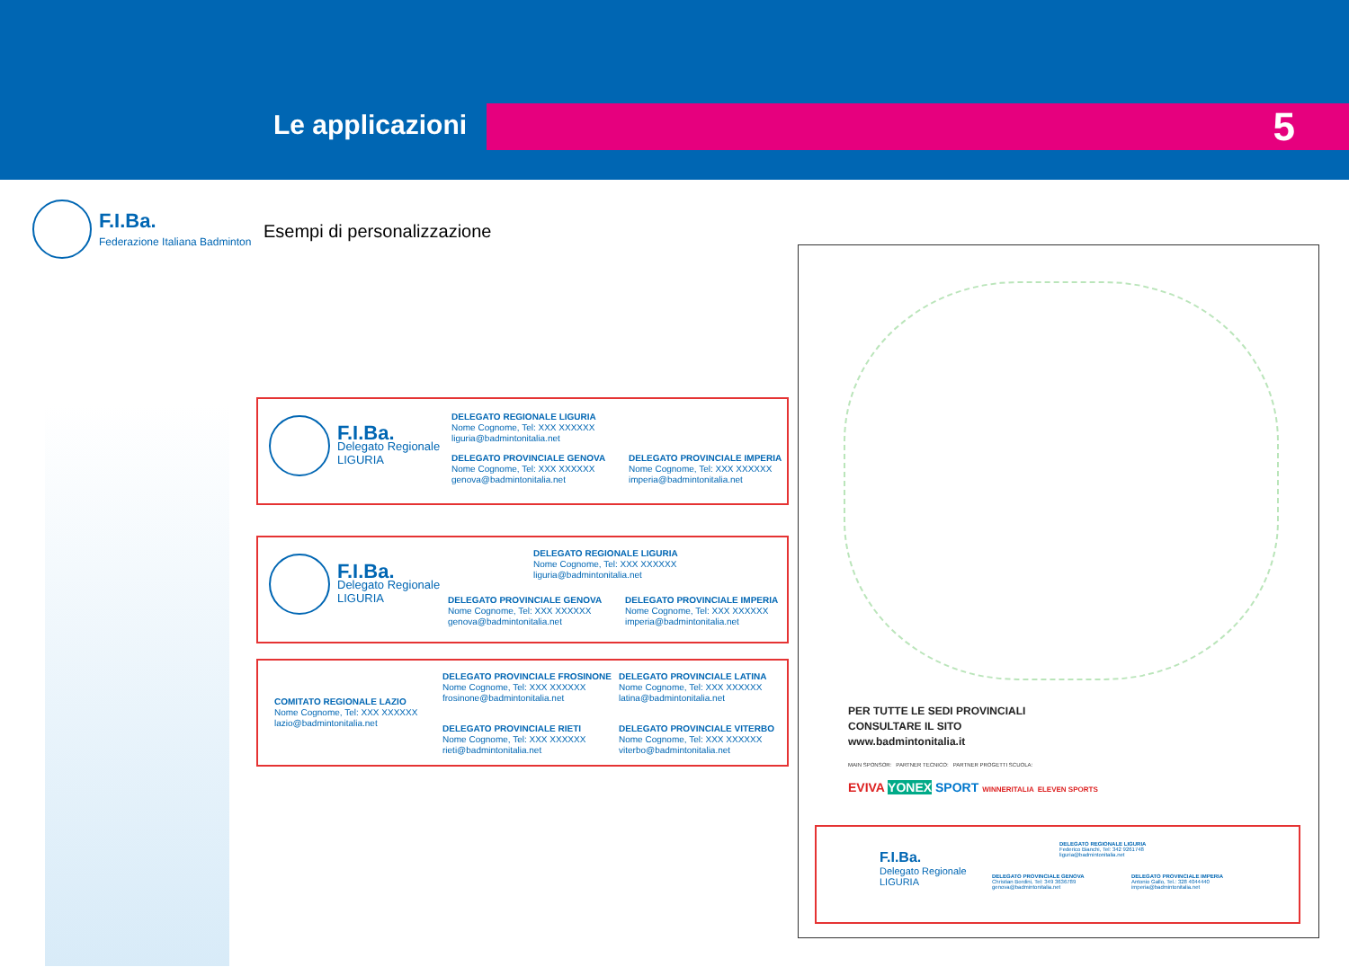Le applicazioni 5
F.I.Ba.
Federazione Italiana Badminton
Esempi di personalizzazione
F.I.Ba.
Delegato Regionale
LIGURIA
DELEGATO REGIONALE LIGURIA
Nome Cognome, Tel: XXX XXXXXX
liguria@badmintonitalia.net
DELEGATO PROVINCIALE GENOVA
Nome Cognome, Tel: XXX XXXXXX
genova@badmintonitalia.net
DELEGATO PROVINCIALE IMPERIA
Nome Cognome, Tel: XXX XXXXXX
imperia@badmintonitalia.net
F.I.Ba.
Delegato Regionale
LIGURIA
DELEGATO REGIONALE LIGURIA
Nome Cognome, Tel: XXX XXXXXX
liguria@badmintonitalia.net
DELEGATO PROVINCIALE GENOVA
Nome Cognome, Tel: XXX XXXXXX
genova@badmintonitalia.net
DELEGATO PROVINCIALE IMPERIA
Nome Cognome, Tel: XXX XXXXXX
imperia@badmintonitalia.net
COMITATO REGIONALE LAZIO
Nome Cognome, Tel: XXX XXXXXX
lazio@badmintonitalia.net
DELEGATO PROVINCIALE FROSINONE
Nome Cognome, Tel: XXX XXXXXX
frosinone@badmintonitalia.net
DELEGATO PROVINCIALE LATINA
Nome Cognome, Tel: XXX XXXXXX
latina@badmintonitalia.net
DELEGATO PROVINCIALE RIETI
Nome Cognome, Tel: XXX XXXXXX
rieti@badmintonitalia.net
DELEGATO PROVINCIALE VITERBO
Nome Cognome, Tel: XXX XXXXXX
viterbo@badmintonitalia.net
PER TUTTE LE SEDI PROVINCIALI
CONSULTARE IL SITO
www.badmintonitalia.it
MAIN SPONSOR: PARTNER TECNICO: PARTNER PROGETTI SCUOLA:
EVIVA YONEX SPORT WINNERITALIA ELEVEN SPORTS
F.I.Ba.
Delegato Regionale
LIGURIA
DELEGATO REGIONALE LIGURIA
Federico Bianchi, Tel: 342 9261748
liguria@badmintonitalia.net
DELEGATO PROVINCIALE GENOVA
Christian Bordini, Tel: 349 3636789
genova@badmintonitalia.net
DELEGATO PROVINCIALE IMPERIA
Antonio Gallo, Tel.: 328 4044440
imperia@badmintonitalia.net